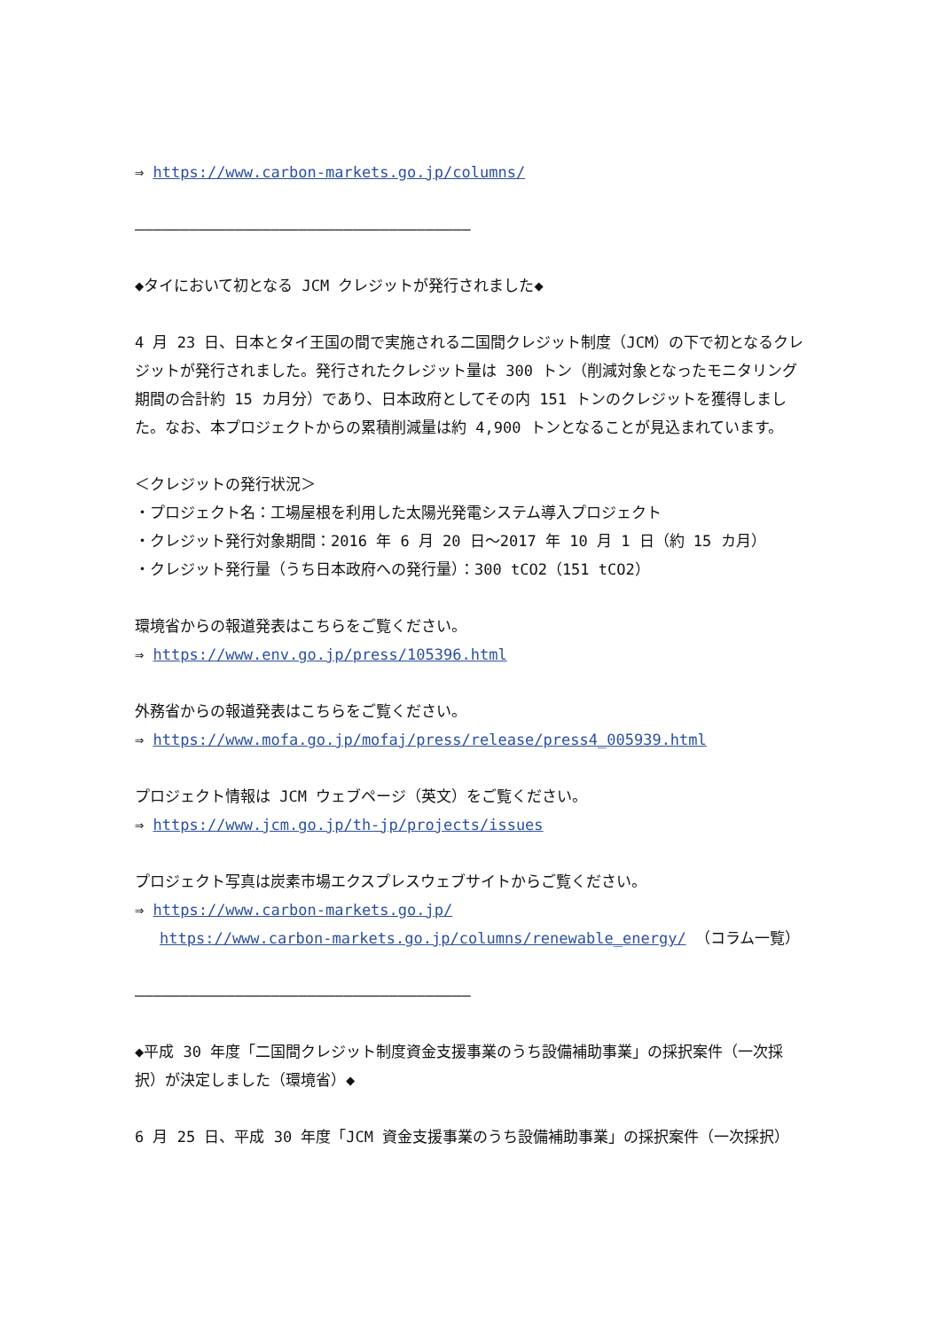⇒ https://www.carbon-markets.go.jp/columns/
―――――――――――――――――――――――――――――――――――――
◆タイにおいて初となる JCM クレジットが発行されました◆
4 月 23 日、日本とタイ王国の間で実施される二国間クレジット制度（JCM）の下で初となるクレジットが発行されました。発行されたクレジット量は 300 トン（削減対象となったモニタリング期間の合計約 15 カ月分）であり、日本政府としてその内 151 トンのクレジットを獲得しました。なお、本プロジェクトからの累積削減量は約 4,900 トンとなることが見込まれています。
＜クレジットの発行状況＞
・プロジェクト名：工場屋根を利用した太陽光発電システム導入プロジェクト
・クレジット発行対象期間：2016 年 6 月 20 日～2017 年 10 月 1 日（約 15 カ月）
・クレジット発行量（うち日本政府への発行量）：300 tCO2（151 tCO2）
環境省からの報道発表はこちらをご覧ください。
⇒ https://www.env.go.jp/press/105396.html
外務省からの報道発表はこちらをご覧ください。
⇒ https://www.mofa.go.jp/mofaj/press/release/press4_005939.html
プロジェクト情報は JCM ウェブページ（英文）をご覧ください。
⇒ https://www.jcm.go.jp/th-jp/projects/issues
プロジェクト写真は炭素市場エクスプレスウェブサイトからご覧ください。
⇒ https://www.carbon-markets.go.jp/
https://www.carbon-markets.go.jp/columns/renewable_energy/ （コラム一覧）
―――――――――――――――――――――――――――――――――――――
◆平成 30 年度「二国間クレジット制度資金支援事業のうち設備補助事業」の採択案件（一次採択）が決定しました（環境省）◆
6 月 25 日、平成 30 年度「JCM 資金支援事業のうち設備補助事業」の採択案件（一次採択）